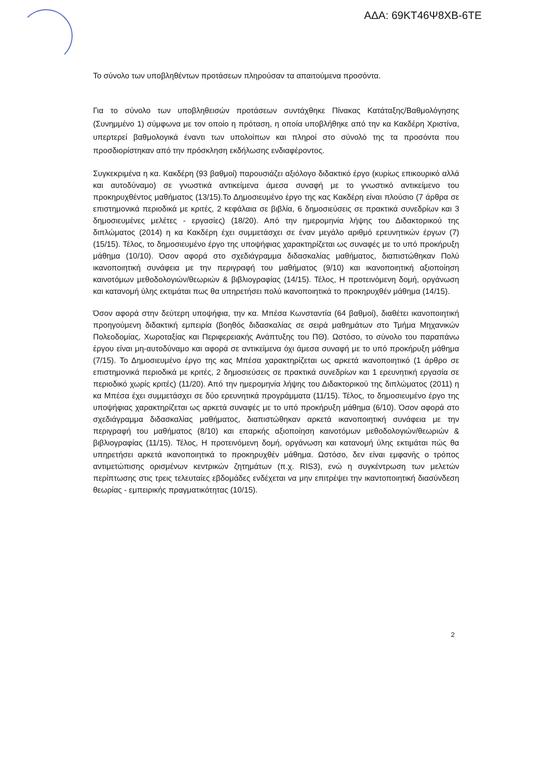ΑΔΑ: 69ΚΤ46Ψ8ΧΒ-6ΤΕ
Το σύνολο των υποβληθέντων προτάσεων πληρούσαν τα απαιτούμενα προσόντα.
Για το σύνολο των υποβληθεισών προτάσεων συντάχθηκε Πίνακας Κατάταξης/Βαθμολόγησης (Συνημμένο 1) σύμφωνα με τον οποίο η πρόταση, η οποία υποβλήθηκε από την κα Κακδέρη Χριστίνα, υπερτερεί βαθμολογικά έναντι των υπολοίπων και πληροί στο σύνολό της τα προσόντα που προσδιορίστηκαν από την πρόσκληση εκδήλωσης ενδιαφέροντος.
Συγκεκριμένα η κα. Κακδέρη (93 βαθμοί) παρουσιάζει αξιόλογο διδακτικό έργο (κυρίως επικουρικό αλλά και αυτοδύναμο) σε γνωστικά αντικείμενα άμεσα συναφή με το γνωστικό αντικείμενο του προκηρυχθέντος μαθήματος (13/15).Το Δημοσιευμένο έργο της κας Κακδέρη είναι πλούσιο (7 άρθρα σε επιστημονικά περιοδικά με κριτές, 2 κεφάλαια σε βιβλία, 6 δημοσιεύσεις σε πρακτικά συνεδρίων και 3 δημοσιευμένες μελέτες - εργασίες) (18/20). Από την ημερομηνία λήψης του Διδακτορικού της διπλώματος (2014) η κα Κακδέρη έχει συμμετάσχει σε έναν μεγάλο αριθμό ερευνητικών έργων (7) (15/15). Τέλος, το δημοσιευμένο έργο της υποψήφιας χαρακτηρίζεται ως συναφές με το υπό προκήρυξη μάθημα (10/10). Όσον αφορά στο σχεδιάγραμμα διδασκαλίας μαθήματος, διαπιστώθηκαν Πολύ ικανοποιητική συνάφεια με την περιγραφή του μαθήματος (9/10) και ικανοποιητική αξιοποίηση καινοτόμων μεθοδολογιών/θεωριών & βιβλιογραφίας (14/15). Τέλος, Η προτεινόμενη δομή, οργάνωση και κατανομή ύλης εκτιμάται πως θα υπηρετήσει πολύ ικανοποιητικά το προκηρυχθέν μάθημα (14/15).
Όσον αφορά στην δεύτερη υποψήφια, την κα. Μπέσα Κωνσταντία (64 βαθμοί), διαθέτει ικανοποιητική προηγούμενη διδακτική εμπειρία (βοηθός διδασκαλίας σε σειρά μαθημάτων στο Τμήμα Μηχανικών Πολεοδομίας, Χωροταξίας και Περιφερειακής Ανάπτυξης του ΠΘ). Ωστόσο, το σύνολο του παραπάνω έργου είναι μη-αυτοδύναμο και αφορά σε αντικείμενα όχι άμεσα συναφή με το υπό προκήρυξη μάθημα (7/15). Το Δημοσιευμένο έργο της κας Μπέσα χαρακτηρίζεται ως αρκετά ικανοποιητικό (1 άρθρο σε επιστημονικά περιοδικά με κριτές, 2 δημοσιεύσεις σε πρακτικά συνεδρίων και 1 ερευνητική εργασία σε περιοδικό χωρίς κριτές) (11/20). Από την ημερομηνία λήψης του Διδακτορικού της διπλώματος (2011) η κα Μπέσα έχει συμμετάσχει σε δύο ερευνητικά προγράμματα (11/15). Τέλος, το δημοσιευμένο έργο της υποψήφιας χαρακτηρίζεται ως αρκετά συναφές με το υπό προκήρυξη μάθημα (6/10). Όσον αφορά στο σχεδιάγραμμα διδασκαλίας μαθήματος, διαπιστώθηκαν αρκετά ικανοποιητική συνάφεια με την περιγραφή του μαθήματος (8/10) και επαρκής αξιοποίηση καινοτόμων μεθοδολογιών/θεωριών & βιβλιογραφίας (11/15). Τέλος, Η προτεινόμενη δομή, οργάνωση και κατανομή ύλης εκτιμάται πώς θα υπηρετήσει αρκετά ικανοποιητικά το προκηρυχθέν μάθημα. Ωστόσο, δεν είναι εμφανής ο τρόπος αντιμετώπισης ορισμένων κεντρικών ζητημάτων (π.χ. RIS3), ενώ η συγκέντρωση των μελετών περίπτωσης στις τρεις τελευταίες εβδομάδες ενδέχεται να μην επιτρέψει την ικαντοποιητική διασύνδεση θεωρίας - εμπειρικής πραγματικότητας (10/15).
2